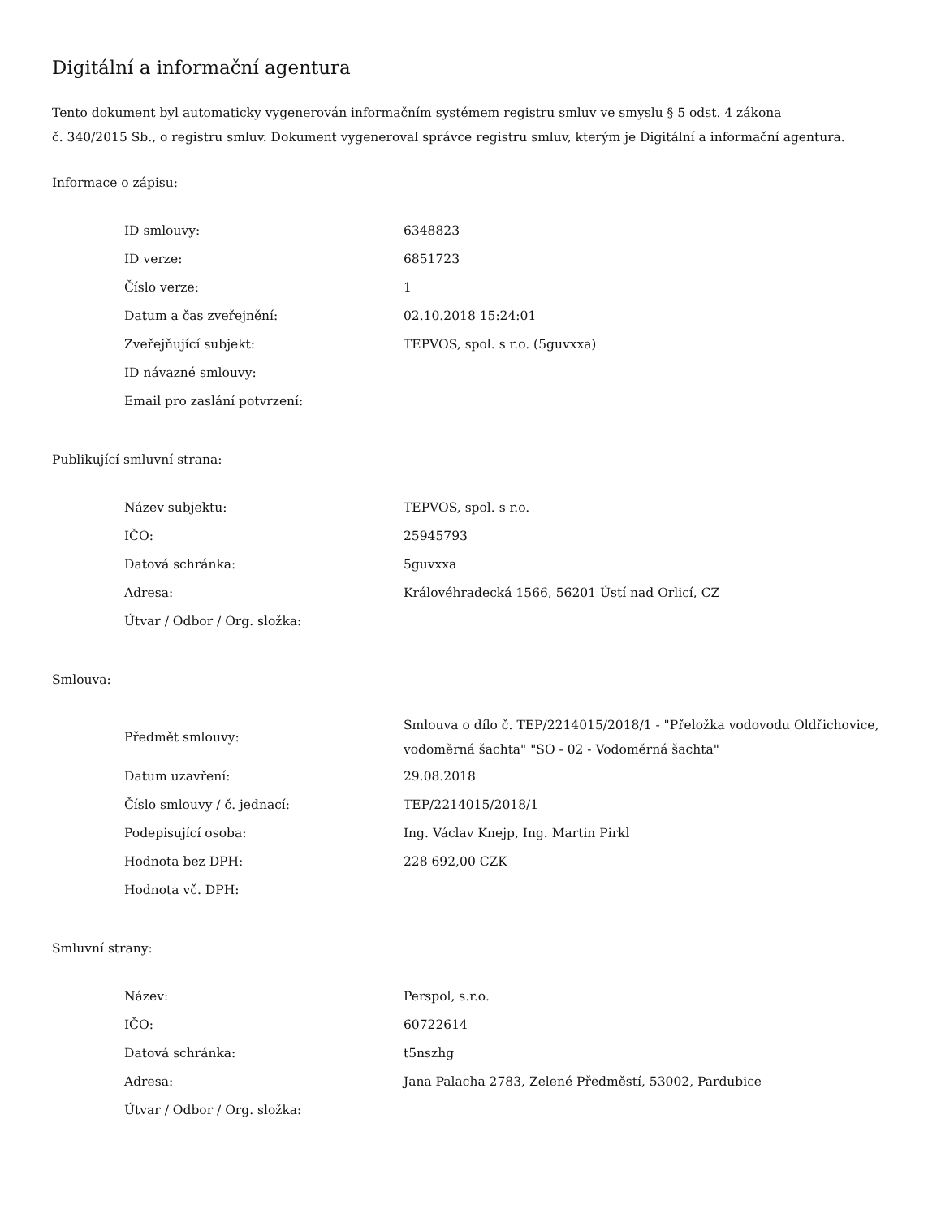Digitální a informační agentura
Tento dokument byl automaticky vygenerován informačním systémem registru smluv ve smyslu § 5 odst. 4 zákona
č. 340/2015 Sb., o registru smluv. Dokument vygeneroval správce registru smluv, kterým je Digitální a informační agentura.
Informace o zápisu:
| ID smlouvy: | 6348823 |
| ID verze: | 6851723 |
| Číslo verze: | 1 |
| Datum a čas zveřejnění: | 02.10.2018 15:24:01 |
| Zveřejňující subjekt: | TEPVOS, spol. s r.o. (5guvxxa) |
| ID návazné smlouvy: | |
| Email pro zaslání potvrzení: | |
Publikující smluvní strana:
| Název subjektu: | TEPVOS, spol. s r.o. |
| IČO: | 25945793 |
| Datová schránka: | 5guvxxa |
| Adresa: | Královéhradecká 1566, 56201 Ústí nad Orlicí, CZ |
| Útvar / Odbor / Org. složka: | |
Smlouva:
| Předmět smlouvy: | Smlouva o dílo č. TEP/2214015/2018/1 - "Přeložka vodovodu Oldřichovice, vodoměrná šachta" "SO - 02 - Vodoměrná šachta" |
| Datum uzavření: | 29.08.2018 |
| Číslo smlouvy / č. jednací: | TEP/2214015/2018/1 |
| Podepisující osoba: | Ing. Václav Knejp, Ing. Martin Pirkl |
| Hodnota bez DPH: | 228 692,00 CZK |
| Hodnota vč. DPH: | |
Smluvní strany:
| Název: | Perspol, s.r.o. |
| IČO: | 60722614 |
| Datová schránka: | t5nszhg |
| Adresa: | Jana Palacha 2783, Zelené Předměstí, 53002, Pardubice |
| Útvar / Odbor / Org. složka: | |